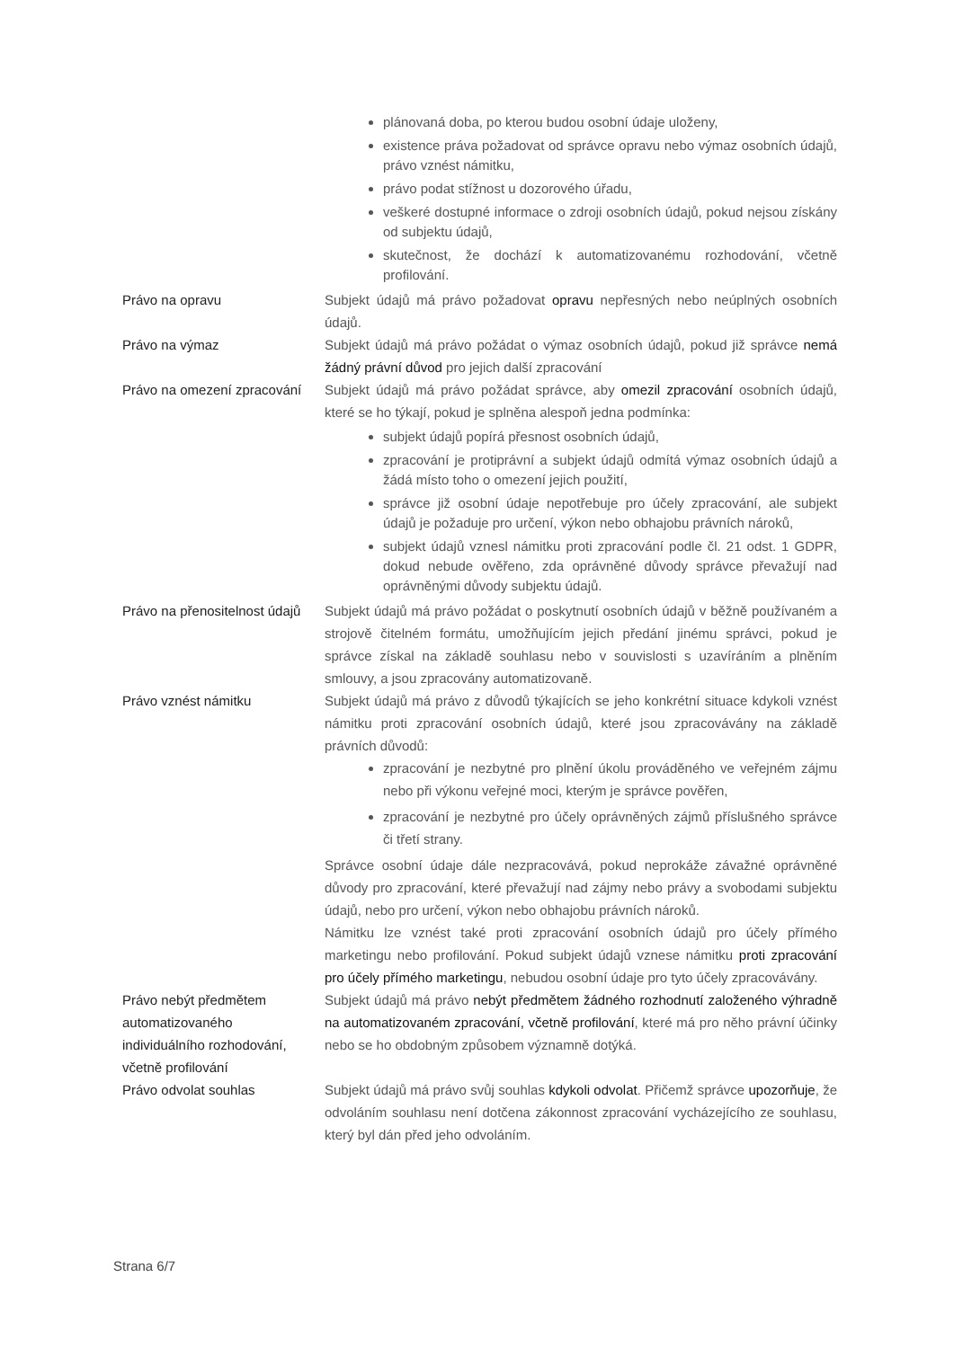| | plánovaná doba, po kterou budou osobní údaje uloženy, existence práva požadovat od správce opravu nebo výmaz osobních údajů, právo vznést námitku, právo podat stížnost u dozorového úřadu, veškeré dostupné informace o zdroji osobních údajů, pokud nejsou získány od subjektu údajů, skutečnost, že dochází k automatizovanému rozhodování, včetně profilování. |
| Právo na opravu | Subjekt údajů má právo požadovat opravu nepřesných nebo neúplných osobních údajů. |
| Právo na výmaz | Subjekt údajů má právo požádat o výmaz osobních údajů, pokud již správce nemá žádný právní důvod pro jejich další zpracování |
| Právo na omezení zpracování | Subjekt údajů má právo požádat správce, aby omezil zpracování osobních údajů, které se ho týkají, pokud je splněna alespoň jedna podmínka: subjekt údajů popírá přesnost osobních údajů, zpracování je protiprávní a subjekt údajů odmítá výmaz osobních údajů a žádá místo toho o omezení jejich použití, správce již osobní údaje nepotřebuje pro účely zpracování, ale subjekt údajů je požaduje pro určení, výkon nebo obhajobu právních nároků, subjekt údajů vznesl námitku proti zpracování podle čl. 21 odst. 1 GDPR, dokud nebude ověřeno, zda oprávněné důvody správce převažují nad oprávněnými důvody subjektu údajů. |
| Právo na přenositelnost údajů | Subjekt údajů má právo požádat o poskytnutí osobních údajů v běžně používaném a strojově čitelném formátu, umožňujícím jejich předání jinému správci, pokud je správce získal na základě souhlasu nebo v souvislosti s uzavíráním a plněním smlouvy, a jsou zpracovány automatizovaně. |
| Právo vznést námitku | Subjekt údajů má právo z důvodů týkajících se jeho konkrétní situace kdykoli vznést námitku proti zpracování osobních údajů, které jsou zpracovávány na základě právních důvodů: zpracování je nezbytné pro plnění úkolu prováděného ve veřejném zájmu nebo při výkonu veřejné moci, kterým je správce pověřen, zpracování je nezbytné pro účely oprávněných zájmů příslušného správce či třetí strany. Správce osobní údaje dále nezpracovává, pokud neprokáže závažné oprávněné důvody pro zpracování, které převažují nad zájmy nebo právy a svobodami subjektu údajů, nebo pro určení, výkon nebo obhajobu právních nároků. Námitku lze vznést také proti zpracování osobních údajů pro účely přímého marketingu nebo profilování. Pokud subjekt údajů vznese námitku proti zpracování pro účely přímého marketingu , nebudou osobní údaje pro tyto účely zpracovávány. |
| Právo nebýt předmětem automatizovaného individuálního rozhodování, včetně profilování | Subjekt údajů má právo nebýt předmětem žádného rozhodnutí založeného výhradně na automatizovaném zpracování, včetně profilování , které má pro něho právní účinky nebo se ho obdobným způsobem významně dotýká. |
| Právo odvolat souhlas | Subjekt údajů má právo svůj souhlas kdykoli odvolat . Přičemž správce upozorňuje , že odvoláním souhlasu není dotčena zákonnost zpracování vycházejícího ze souhlasu, který byl dán před jeho odvoláním. |
Strana 6/7